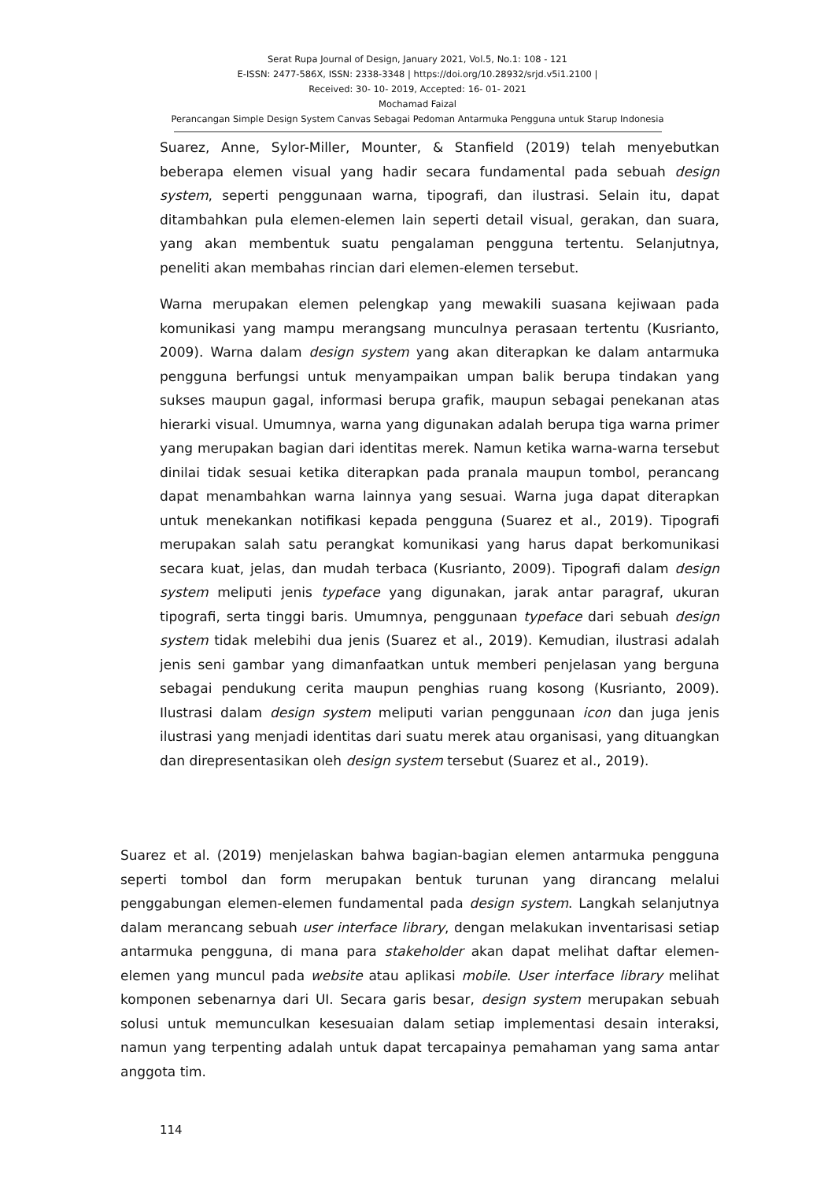Serat Rupa Journal of Design, January 2021, Vol.5, No.1: 108 - 121
E-ISSN: 2477-586X, ISSN: 2338-3348 | https://doi.org/10.28932/srjd.v5i1.2100 |
Received: 30- 10- 2019, Accepted: 16- 01- 2021
Mochamad Faizal
Perancangan Simple Design System Canvas Sebagai Pedoman Antarmuka Pengguna untuk Starup Indonesia
Suarez, Anne, Sylor-Miller, Mounter, & Stanfield (2019) telah menyebutkan beberapa elemen visual yang hadir secara fundamental pada sebuah design system, seperti penggunaan warna, tipografi, dan ilustrasi. Selain itu, dapat ditambahkan pula elemen-elemen lain seperti detail visual, gerakan, dan suara, yang akan membentuk suatu pengalaman pengguna tertentu. Selanjutnya, peneliti akan membahas rincian dari elemen-elemen tersebut.
Warna merupakan elemen pelengkap yang mewakili suasana kejiwaan pada komunikasi yang mampu merangsang munculnya perasaan tertentu (Kusrianto, 2009). Warna dalam design system yang akan diterapkan ke dalam antarmuka pengguna berfungsi untuk menyampaikan umpan balik berupa tindakan yang sukses maupun gagal, informasi berupa grafik, maupun sebagai penekanan atas hierarki visual. Umumnya, warna yang digunakan adalah berupa tiga warna primer yang merupakan bagian dari identitas merek. Namun ketika warna-warna tersebut dinilai tidak sesuai ketika diterapkan pada pranala maupun tombol, perancang dapat menambahkan warna lainnya yang sesuai. Warna juga dapat diterapkan untuk menekankan notifikasi kepada pengguna (Suarez et al., 2019). Tipografi merupakan salah satu perangkat komunikasi yang harus dapat berkomunikasi secara kuat, jelas, dan mudah terbaca (Kusrianto, 2009). Tipografi dalam design system meliputi jenis typeface yang digunakan, jarak antar paragraf, ukuran tipografi, serta tinggi baris. Umumnya, penggunaan typeface dari sebuah design system tidak melebihi dua jenis (Suarez et al., 2019). Kemudian, ilustrasi adalah jenis seni gambar yang dimanfaatkan untuk memberi penjelasan yang berguna sebagai pendukung cerita maupun penghias ruang kosong (Kusrianto, 2009). Ilustrasi dalam design system meliputi varian penggunaan icon dan juga jenis ilustrasi yang menjadi identitas dari suatu merek atau organisasi, yang dituangkan dan direpresentasikan oleh design system tersebut (Suarez et al., 2019).
Suarez et al. (2019) menjelaskan bahwa bagian-bagian elemen antarmuka pengguna seperti tombol dan form merupakan bentuk turunan yang dirancang melalui penggabungan elemen-elemen fundamental pada design system. Langkah selanjutnya dalam merancang sebuah user interface library, dengan melakukan inventarisasi setiap antarmuka pengguna, di mana para stakeholder akan dapat melihat daftar elemen-elemen yang muncul pada website atau aplikasi mobile. User interface library melihat komponen sebenarnya dari UI. Secara garis besar, design system merupakan sebuah solusi untuk memunculkan kesesuaian dalam setiap implementasi desain interaksi, namun yang terpenting adalah untuk dapat tercapainya pemahaman yang sama antar anggota tim.
114